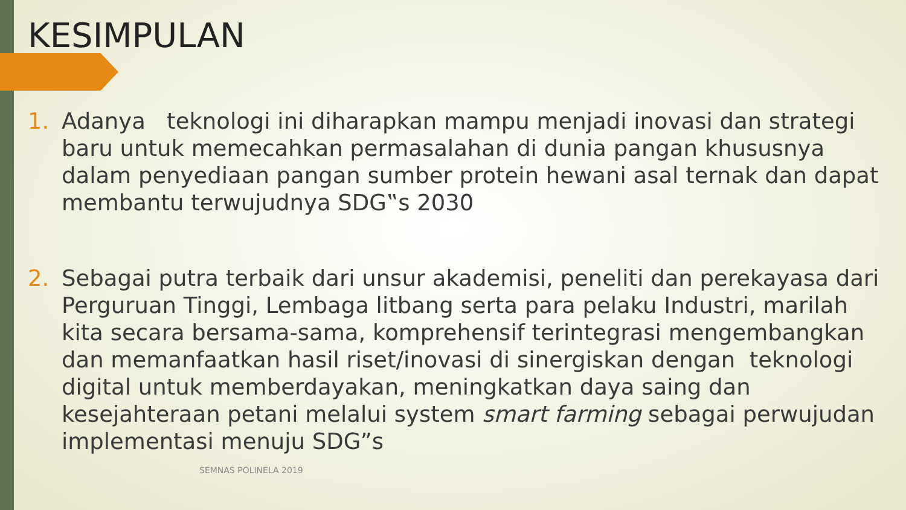KESIMPULAN
1. Adanya teknologi ini diharapkan mampu menjadi inovasi dan strategi baru untuk memecahkan permasalahan di dunia pangan khususnya dalam penyediaan pangan sumber protein hewani asal ternak dan dapat membantu terwujudnya SDG‟s 2030
2. Sebagai putra terbaik dari unsur akademisi, peneliti dan perekayasa dari Perguruan Tinggi, Lembaga litbang serta para pelaku Industri, marilah kita secara bersama-sama, komprehensif terintegrasi mengembangkan dan memanfaatkan hasil riset/inovasi di sinergiskan dengan teknologi digital untuk memberdayakan, meningkatkan daya saing dan kesejahteraan petani melalui system smart farming sebagai perwujudan implementasi menuju SDG”s
SEMNAS POLINELA 2019